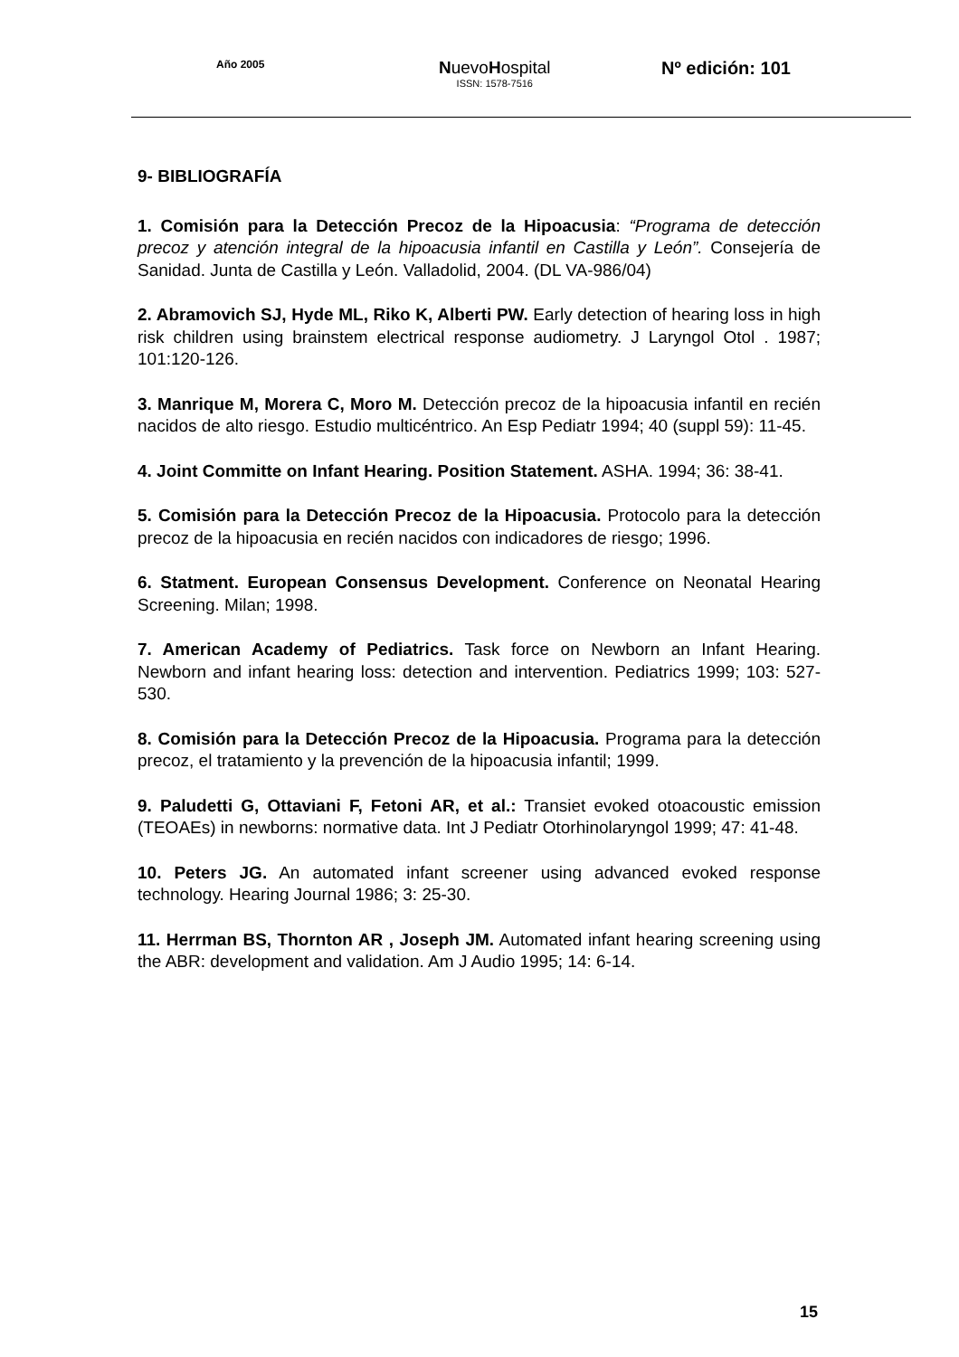Año 2005 NuevoHospital
ISSN: 1578-7516
Nº edición: 101
9- BIBLIOGRAFÍA
1. Comisión para la Detección Precoz de la Hipoacusia: “Programa de detección precoz y atención integral de la hipoacusia infantil en Castilla y León”. Consejería de Sanidad. Junta de Castilla y León. Valladolid, 2004. (DL VA-986/04)
2. Abramovich SJ, Hyde ML, Riko K, Alberti PW. Early detection of hearing loss in high risk children using brainstem electrical response audiometry. J Laryngol Otol . 1987; 101:120-126.
3. Manrique M, Morera C, Moro M. Detección precoz de la hipoacusia infantil en recién nacidos de alto riesgo. Estudio multicéntrico. An Esp Pediatr 1994; 40 (suppl 59): 11-45.
4. Joint Committe on Infant Hearing. Position Statement. ASHA. 1994; 36: 38-41.
5. Comisión para la Detección Precoz de la Hipoacusia. Protocolo para la detección precoz de la hipoacusia en recién nacidos con indicadores de riesgo; 1996.
6. Statment. European Consensus Development. Conference on Neonatal Hearing Screening. Milan; 1998.
7. American Academy of Pediatrics. Task force on Newborn an Infant Hearing. Newborn and infant hearing loss: detection and intervention. Pediatrics 1999; 103: 527-530.
8. Comisión para la Detección Precoz de la Hipoacusia. Programa para la detección precoz, el tratamiento y la prevención de la hipoacusia infantil; 1999.
9. Paludetti G, Ottaviani F, Fetoni AR, et al.: Transiet evoked otoacoustic emission (TEOAEs) in newborns: normative data. Int J Pediatr Otorhinolaryngol 1999; 47: 41-48.
10. Peters JG. An automated infant screener using advanced evoked response technology. Hearing Journal 1986; 3: 25-30.
11. Herrman BS, Thornton AR , Joseph JM. Automated infant hearing screening using the ABR: development and validation. Am J Audio 1995; 14: 6-14.
15